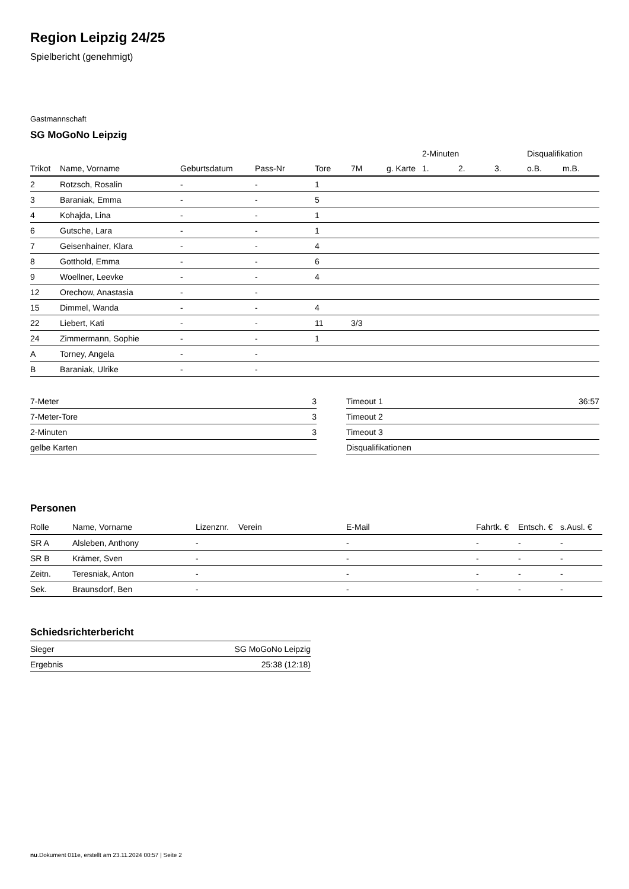Region Leipzig 24/25
Spielbericht (genehmigt)
Gastmannschaft
SG MoGoNo Leipzig
| | | | | | | | 2-Minuten | | | Disqualifikation | |
| --- | --- | --- | --- | --- | --- | --- | --- | --- | --- | --- | --- |
| Trikot | Name, Vorname | Geburtsdatum | Pass-Nr | Tore | 7M | g. Karte | 1. | 2. | 3. | o.B. | m.B. |
| 2 | Rotzsch, Rosalin | - | - | 1 | | | | | | | |
| 3 | Baraniak, Emma | - | - | 5 | | | | | | | |
| 4 | Kohajda, Lina | - | - | 1 | | | | | | | |
| 6 | Gutsche, Lara | - | - | 1 | | | | | | | |
| 7 | Geisenhainer, Klara | - | - | 4 | | | | | | | |
| 8 | Gotthold, Emma | - | - | 6 | | | | | | | |
| 9 | Woellner, Leevke | - | - | 4 | | | | | | | |
| 12 | Orechow, Anastasia | - | - | | | | | | | | |
| 15 | Dimmel, Wanda | - | - | 4 | | | | | | | |
| 22 | Liebert, Kati | - | - | 11 | 3/3 | | | | | | |
| 24 | Zimmermann, Sophie | - | - | 1 | | | | | | | |
| A | Torney, Angela | - | - | | | | | | | | |
| B | Baraniak, Ulrike | - | - | | | | | | | | |
| 7-Meter | 3 |
| 7-Meter-Tore | 3 |
| 2-Minuten | 3 |
| gelbe Karten | |
| Timeout 1 | 36:57 |
| Timeout 2 | |
| Timeout 3 | |
| Disqualifikationen | |
Personen
| Rolle | Name, Vorname | Lizenznr. | Verein | E-Mail | Fahrtk. € | Entsch. € | s.Ausl. € |
| --- | --- | --- | --- | --- | --- | --- | --- |
| SR A | Alsleben, Anthony | - | | - | - | - | - |
| SR B | Krämer, Sven | - | | - | - | - | - |
| Zeitn. | Teresniak, Anton | - | | - | - | - | - |
| Sek. | Braunsdorf, Ben | - | | - | - | - | - |
Schiedsrichterbericht
| Sieger | SG MoGoNo Leipzig |
| Ergebnis | 25:38 (12:18) |
nu.Dokument 011e, erstellt am 23.11.2024 00:57 | Seite 2